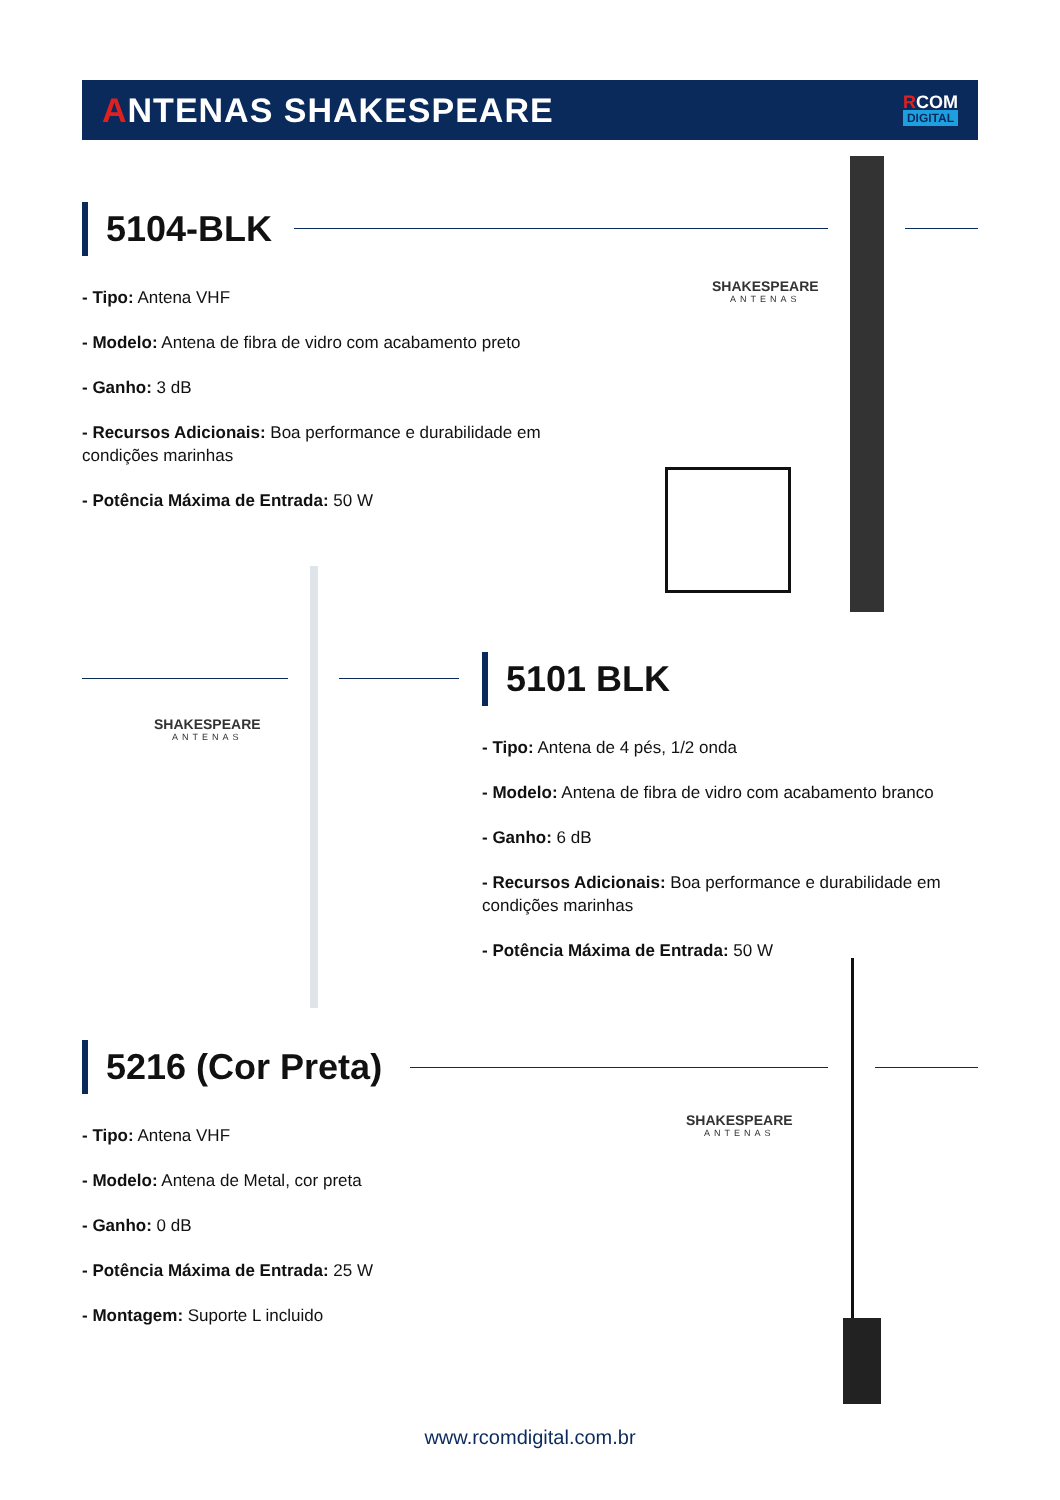ANTENAS SHAKESPEARE
RCOM
DIGITAL
5104-BLK
- Tipo: Antena VHF
- Modelo: Antena de fibra de vidro com acabamento preto
- Ganho: 3 dB
- Recursos Adicionais: Boa performance e durabilidade em condições marinhas
- Potência Máxima de Entrada: 50 W
SHAKESPEARE
ANTENAS
SHAKESPEARE
ANTENAS
5101 BLK
- Tipo: Antena de 4 pés, 1/2 onda
- Modelo: Antena de fibra de vidro com acabamento branco
- Ganho: 6 dB
- Recursos Adicionais: Boa performance e durabilidade em condições marinhas
- Potência Máxima de Entrada: 50 W
5216 (Cor Preta)
- Tipo: Antena VHF
- Modelo: Antena de Metal, cor preta
- Ganho: 0 dB
- Potência Máxima de Entrada: 25 W
- Montagem: Suporte L incluido
SHAKESPEARE
ANTENAS
www.rcomdigital.com.br